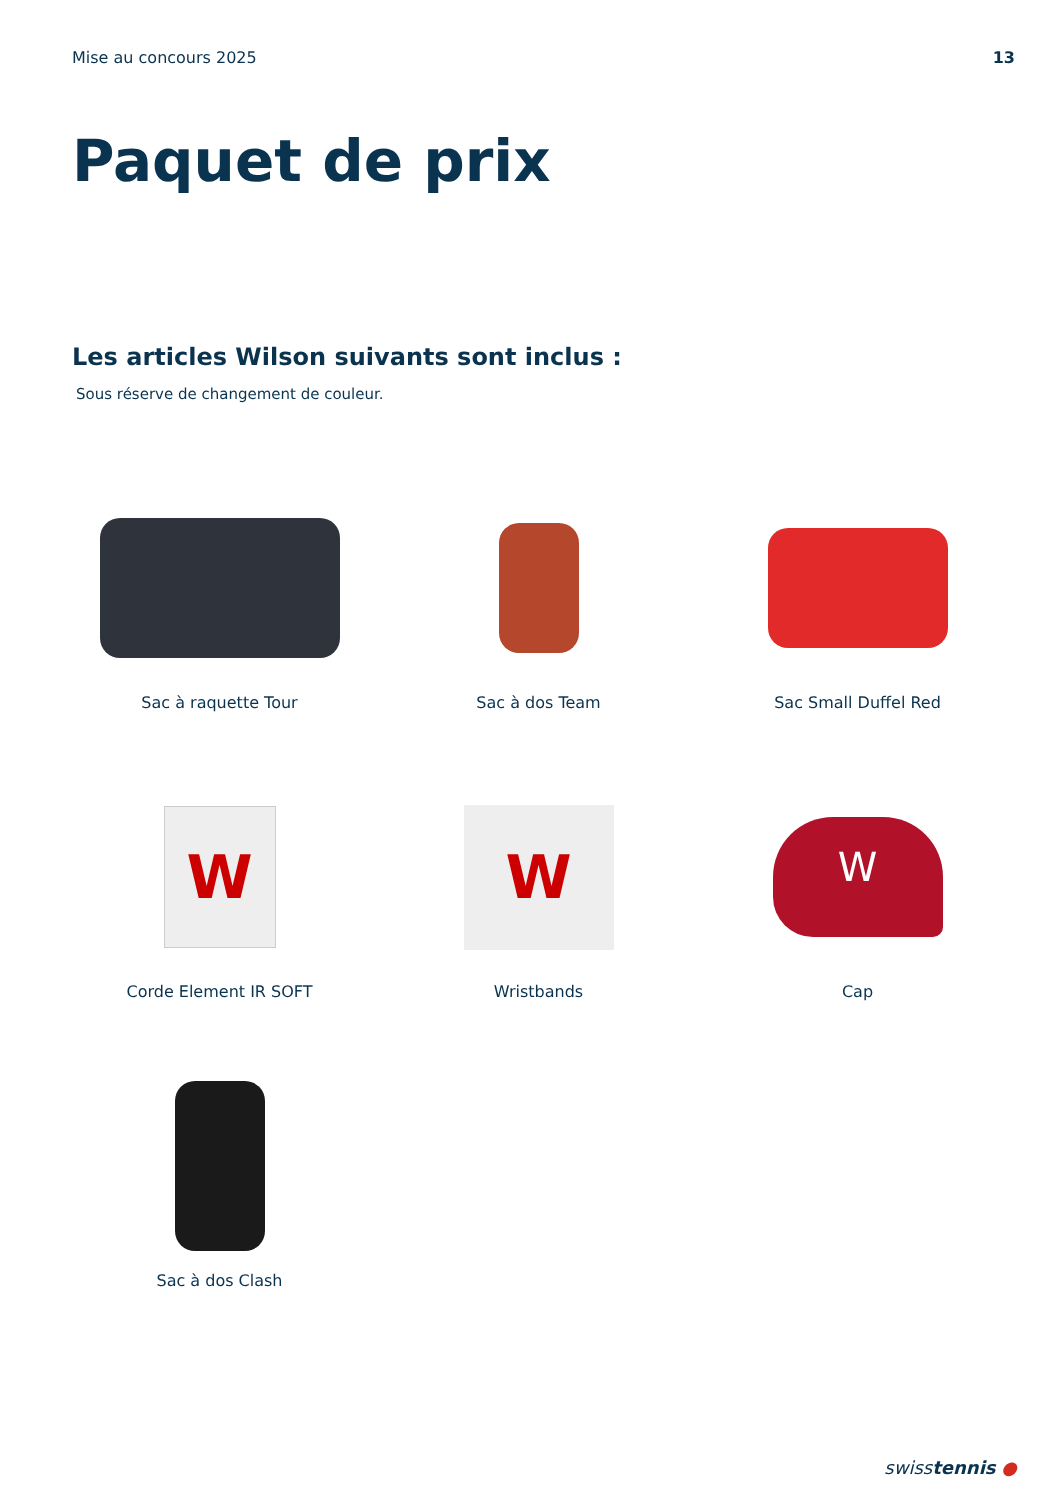Mise au concours 2025 13
Paquet de prix
Les articles Wilson suivants sont inclus :
Sous réserve de changement de couleur.
Sac à raquette Tour
Sac à dos Team
Sac Small Duffel Red
W
Corde Element IR SOFT
W
Wristbands
W
Cap
Sac à dos Clash
swisstennis ●